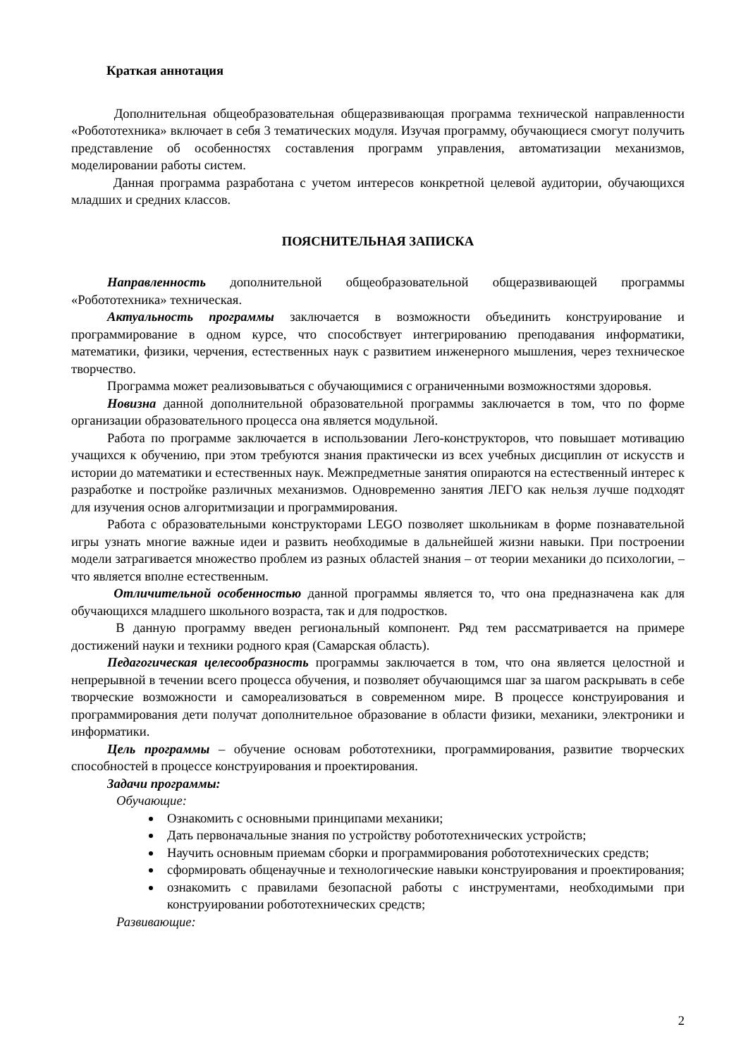Краткая аннотация
Дополнительная общеобразовательная общеразвивающая программа технической направленности «Робототехника» включает в себя 3 тематических модуля. Изучая программу, обучающиеся смогут получить представление об особенностях составления программ управления, автоматизации механизмов, моделировании работы систем.
Данная программа разработана с учетом интересов конкретной целевой аудитории, обучающихся младших и средних классов.
ПОЯСНИТЕЛЬНАЯ ЗАПИСКА
Направленность дополнительной общеобразовательной общеразвивающей программы «Робототехника» техническая.
Актуальность программы заключается в возможности объединить конструирование и программирование в одном курсе, что способствует интегрированию преподавания информатики, математики, физики, черчения, естественных наук с развитием инженерного мышления, через техническое творчество.
Программа может реализовываться с обучающимися с ограниченными возможностями здоровья.
Новизна данной дополнительной образовательной программы заключается в том, что по форме организации образовательного процесса она является модульной.
Работа по программе заключается в использовании Лего-конструкторов, что повышает мотивацию учащихся к обучению, при этом требуются знания практически из всех учебных дисциплин от искусств и истории до математики и естественных наук. Межпредметные занятия опираются на естественный интерес к разработке и постройке различных механизмов. Одновременно занятия ЛЕГО как нельзя лучше подходят для изучения основ алгоритмизации и программирования.
Работа с образовательными конструкторами LEGO позволяет школьникам в форме познавательной игры узнать многие важные идеи и развить необходимые в дальнейшей жизни навыки. При построении модели затрагивается множество проблем из разных областей знания – от теории механики до психологии, – что является вполне естественным.
Отличительной особенностью данной программы является то, что она предназначена как для обучающихся младшего школьного возраста, так и для подростков.
В данную программу введен региональный компонент. Ряд тем рассматривается на примере достижений науки и техники родного края (Самарская область).
Педагогическая целесообразность программы заключается в том, что она является целостной и непрерывной в течении всего процесса обучения, и позволяет обучающимся шаг за шагом раскрывать в себе творческие возможности и самореализоваться в современном мире. В процессе конструирования и программирования дети получат дополнительное образование в области физики, механики, электроники и информатики.
Цель программы – обучение основам робототехники, программирования, развитие творческих способностей в процессе конструирования и проектирования.
Задачи программы:
Обучающие:
Ознакомить с основными принципами механики;
Дать первоначальные знания по устройству робототехнических устройств;
Научить основным приемам сборки и программирования робототехнических средств;
сформировать общенаучные и технологические навыки конструирования и проектирования;
ознакомить с правилами безопасной работы с инструментами, необходимыми при конструировании робототехнических средств;
Развивающие:
2